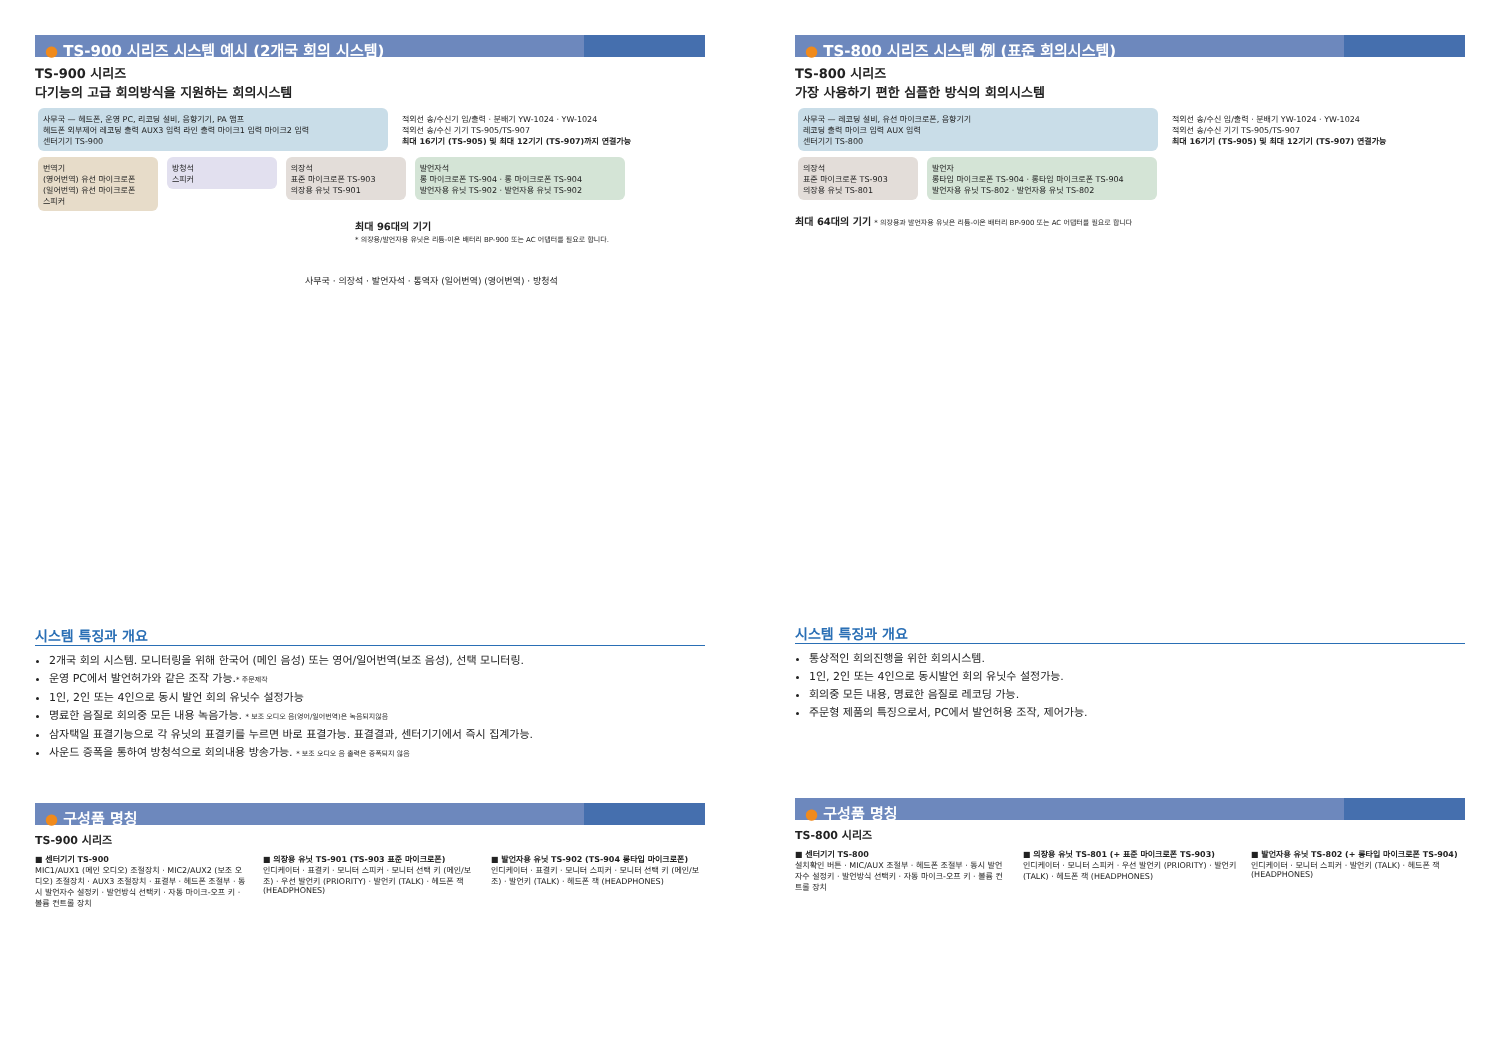● TS-900 시리즈 시스템 예시 (2개국 회의 시스템)
TS-900 시리즈
다기능의 고급 회의방식을 지원하는 회의시스템
사무국 — 헤드폰, 운영 PC, 리코딩 설비, 음향기기, PA 앰프
헤드폰 외부제어 레코딩 출력 AUX3 입력 라인 출력 마이크1 입력 마이크2 입력
센터기기 TS-900
적외선 송/수신기 입/출력 · 분배기 YW-1024 · YW-1024
적외선 송/수신 기기 TS-905/TS-907
최대 16기기 (TS-905) 및 최대 12기기 (TS-907)까지 연결가능
번역기
(영어번역) 유선 마이크로폰
(일어번역) 유선 마이크로폰
스피커
방청석
스피커
의장석
표준 마이크로폰 TS-903
의장용 유닛 TS-901
발언자석
롱 마이크로폰 TS-904 · 롱 마이크로폰 TS-904
발언자용 유닛 TS-902 · 발언자용 유닛 TS-902
최대 96대의 기기
* 의장용/발언자용 유닛은 리튬-이온 배터리 BP-900 또는 AC 어댑터를 필요로 합니다.
사무국 · 의장석 · 발언자석 · 통역자 (일어번역) (영어번역) · 방청석
시스템 특징과 개요
2개국 회의 시스템. 모니터링을 위해 한국어 (메인 음성) 또는 영어/일어번역(보조 음성), 선택 모니터링.
운영 PC에서 발언허가와 같은 조작 가능.* 주문제작
1인, 2인 또는 4인으로 동시 발언 회의 유닛수 설정가능
명료한 음질로 회의중 모든 내용 녹음가능. * 보조 오디오 음(영어/일어번역)은 녹음되지않음
삼자택일 표결기능으로 각 유닛의 표결키를 누르면 바로 표결가능. 표결결과, 센터기기에서 즉시 집계가능.
사운드 증폭을 통하여 방청석으로 회의내용 방송가능. * 보조 오디오 음 출력은 증폭되지 않음
● 구성품 명칭
TS-900 시리즈
■ 센터기기 TS-900
MIC1/AUX1 (메인 오디오) 조절장치 · MIC2/AUX2 (보조 오디오) 조절장치 · AUX3 조절장치 · 표결부 · 헤드폰 조절부 · 동시 발언자수 설정키 · 발언방식 선택키 · 자동 마이크-오프 키 · 볼륨 컨트롤 장치
■ 의장용 유닛 TS-901 (TS-903 표준 마이크로폰)
인디케이터 · 표결키 · 모니터 스피커 · 모니터 선택 키 (메인/보조) · 우선 발언키 (PRIORITY) · 발언키 (TALK) · 헤드폰 잭 (HEADPHONES)
■ 발언자용 유닛 TS-902 (TS-904 롱타입 마이크로폰)
인디케이터 · 표결키 · 모니터 스피커 · 모니터 선택 키 (메인/보조) · 발언키 (TALK) · 헤드폰 잭 (HEADPHONES)
● TS-800 시리즈 시스템 例 (표준 회의시스템)
TS-800 시리즈
가장 사용하기 편한 심플한 방식의 회의시스템
사무국 — 레코딩 설비, 유선 마이크로폰, 음향기기
레코딩 출력 마이크 입력 AUX 입력
센터기기 TS-800
적외선 송/수신 입/출력 · 분배기 YW-1024 · YW-1024
적외선 송/수신 기기 TS-905/TS-907
최대 16기기 (TS-905) 및 최대 12기기 (TS-907) 연결가능
의장석
표준 마이크로폰 TS-903
의장용 유닛 TS-801
발언자
롱타입 마이크로폰 TS-904 · 롱타입 마이크로폰 TS-904
발언자용 유닛 TS-802 · 발언자용 유닛 TS-802
최대 64대의 기기 * 의장용과 발언자용 유닛은 리튬-이온 배터리 BP-900 또는 AC 어댑터를 필요로 합니다
시스템 특징과 개요
통상적인 회의진행을 위한 회의시스템.
1인, 2인 또는 4인으로 동시발언 회의 유닛수 설정가능.
회의중 모든 내용, 명료한 음질로 레코딩 가능.
주문형 제품의 특징으로서, PC에서 발언허용 조작, 제어가능.
● 구성품 명칭
TS-800 시리즈
■ 센터기기 TS-800
설치확인 버튼 · MIC/AUX 조절부 · 헤드폰 조절부 · 동시 발언자수 설정키 · 발언방식 선택키 · 자동 마이크-오프 키 · 볼륨 컨트롤 장치
■ 의장용 유닛 TS-801 (+ 표준 마이크로폰 TS-903)
인디케이터 · 모니터 스피커 · 우선 발언키 (PRIORITY) · 발언키 (TALK) · 헤드폰 잭 (HEADPHONES)
■ 발언자용 유닛 TS-802 (+ 롱타입 마이크로폰 TS-904)
인디케이터 · 모니터 스피커 · 발언키 (TALK) · 헤드폰 잭 (HEADPHONES)